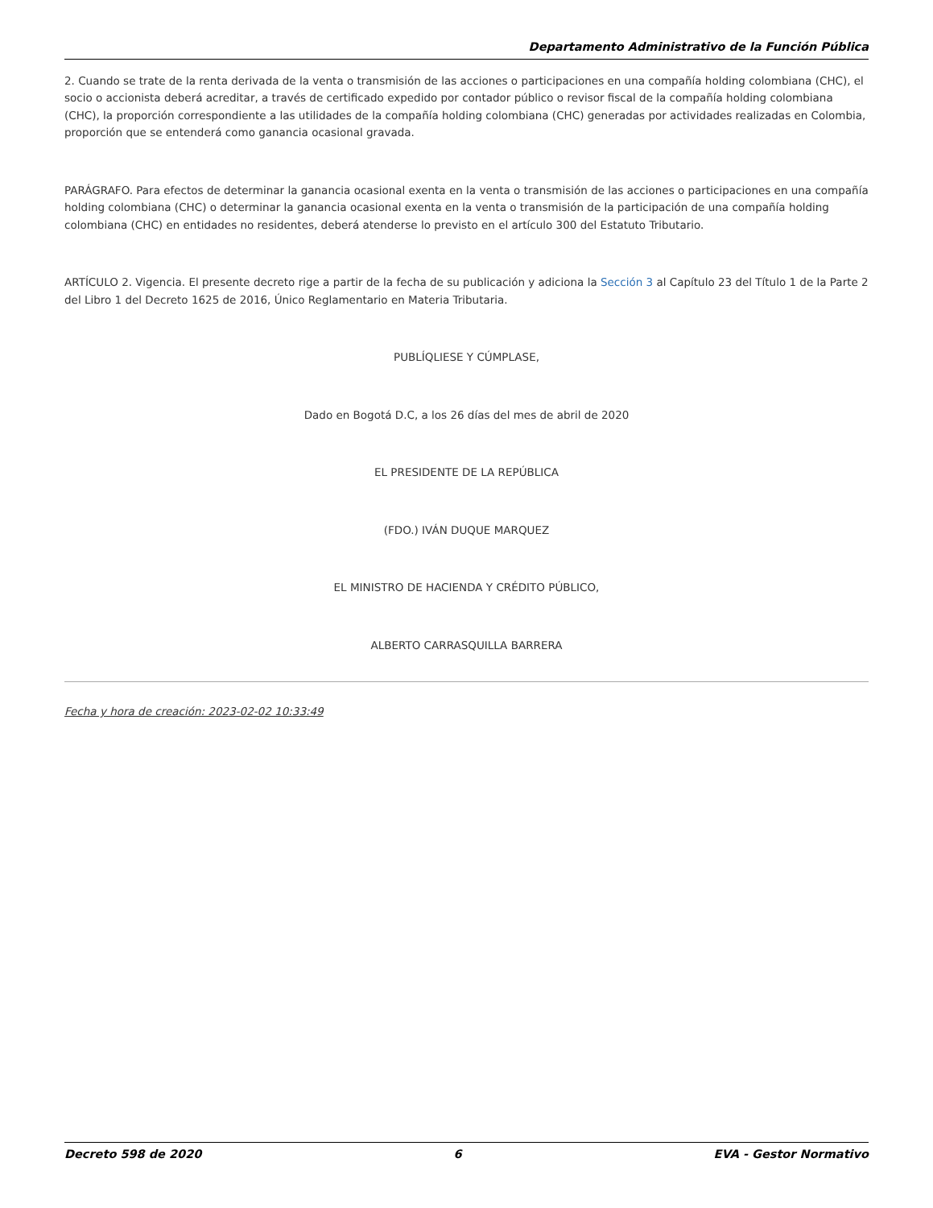Departamento Administrativo de la Función Pública
2. Cuando se trate de la renta derivada de la venta o transmisión de las acciones o participaciones en una compañía holding colombiana (CHC), el socio o accionista deberá acreditar, a través de certificado expedido por contador público o revisor fiscal de la compañía holding colombiana (CHC), la proporción correspondiente a las utilidades de la compañía holding colombiana (CHC) generadas por actividades realizadas en Colombia, proporción que se entenderá como ganancia ocasional gravada.
PARÁGRAFO. Para efectos de determinar la ganancia ocasional exenta en la venta o transmisión de las acciones o participaciones en una compañía holding colombiana (CHC) o determinar la ganancia ocasional exenta en la venta o transmisión de la participación de una compañía holding colombiana (CHC) en entidades no residentes, deberá atenderse lo previsto en el artículo 300 del Estatuto Tributario.
ARTÍCULO 2. Vigencia. El presente decreto rige a partir de la fecha de su publicación y adiciona la Sección 3 al Capítulo 23 del Título 1 de la Parte 2 del Libro 1 del Decreto 1625 de 2016, Único Reglamentario en Materia Tributaria.
PUBLÍQLIESE Y CÚMPLASE,
Dado en Bogotá D.C, a los 26 días del mes de abril de 2020
EL PRESIDENTE DE LA REPÚBLICA
(FDO.) IVÁN DUQUE MARQUEZ
EL MINISTRO DE HACIENDA Y CRÉDITO PÚBLICO,
ALBERTO CARRASQUILLA BARRERA
Fecha y hora de creación: 2023-02-02 10:33:49
Decreto 598 de 2020 6 EVA - Gestor Normativo